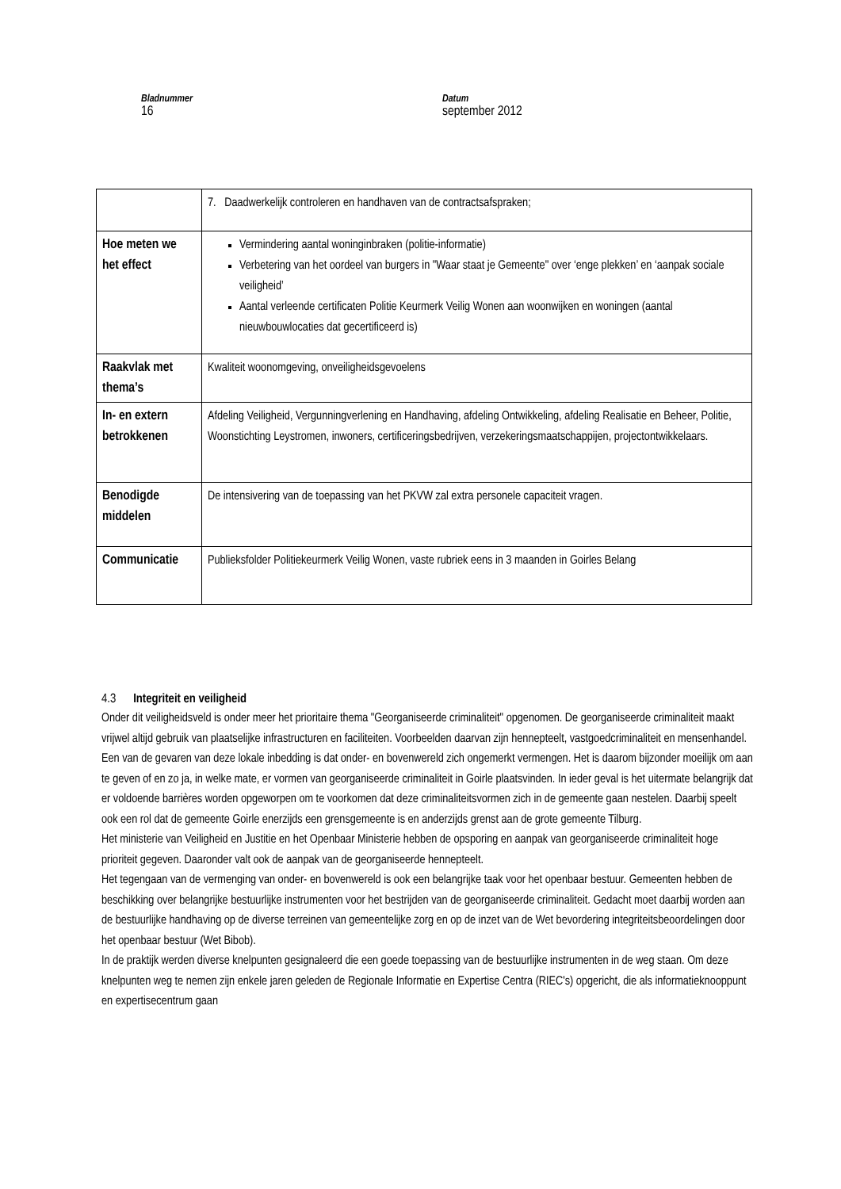Bladnummer
16
Datum
september 2012
| | 7. Daadwerkelijk controleren en handhaven van de contractsafspraken; |
| Hoe meten we het effect | Vermindering aantal woninginbraken (politie-informatie) Verbetering van het oordeel van burgers in "Waar staat je Gemeente" over ‘enge plekken’ en ‘aanpak sociale veiligheid’ Aantal verleende certificaten Politie Keurmerk Veilig Wonen aan woonwijken en woningen (aantal nieuwbouwlocaties dat gecertificeerd is) |
| Raakvlak met thema’s | Kwaliteit woonomgeving, onveiligheidsgevoelens |
| In- en extern betrokkenen | Afdeling Veiligheid, Vergunningverlening en Handhaving, afdeling Ontwikkeling, afdeling Realisatie en Beheer, Politie, Woonstichting Leystromen, inwoners, certificeringsbedrijven, verzekeringsmaatschappijen, projectontwikkelaars. |
| Benodigde middelen | De intensivering van de toepassing van het PKVW zal extra personele capaciteit vragen. |
| Communicatie | Publieksfolder Politiekeurmerk Veilig Wonen, vaste rubriek eens in 3 maanden in Goirles Belang |
4.3 Integriteit en veiligheid
Onder dit veiligheidsveld is onder meer het prioritaire thema "Georganiseerde criminaliteit" opgenomen. De georganiseerde criminaliteit maakt vrijwel altijd gebruik van plaatselijke infrastructuren en faciliteiten. Voorbeelden daarvan zijn hennepteelt, vastgoedcriminaliteit en mensenhandel. Een van de gevaren van deze lokale inbedding is dat onder- en bovenwereld zich ongemerkt vermengen. Het is daarom bijzonder moeilijk om aan te geven of en zo ja, in welke mate, er vormen van georganiseerde criminaliteit in Goirle plaatsvinden. In ieder geval is het uitermate belangrijk dat er voldoende barrières worden opgeworpen om te voorkomen dat deze criminaliteitsvormen zich in de gemeente gaan nestelen. Daarbij speelt ook een rol dat de gemeente Goirle enerzijds een grensgemeente is en anderzijds grenst aan de grote gemeente Tilburg.
Het ministerie van Veiligheid en Justitie en het Openbaar Ministerie hebben de opsporing en aanpak van georganiseerde criminaliteit hoge prioriteit gegeven. Daaronder valt ook de aanpak van de georganiseerde hennepteelt.
Het tegengaan van de vermenging van onder- en bovenwereld is ook een belangrijke taak voor het openbaar bestuur. Gemeenten hebben de beschikking over belangrijke bestuurlijke instrumenten voor het bestrijden van de georganiseerde criminaliteit. Gedacht moet daarbij worden aan de bestuurlijke handhaving op de diverse terreinen van gemeentelijke zorg en op de inzet van de Wet bevordering integriteitsbeoordelingen door het openbaar bestuur (Wet Bibob).
In de praktijk werden diverse knelpunten gesignaleerd die een goede toepassing van de bestuurlijke instrumenten in de weg staan. Om deze knelpunten weg te nemen zijn enkele jaren geleden de Regionale Informatie en Expertise Centra (RIEC's) opgericht, die als informatieknooppunt en expertisecentrum gaan